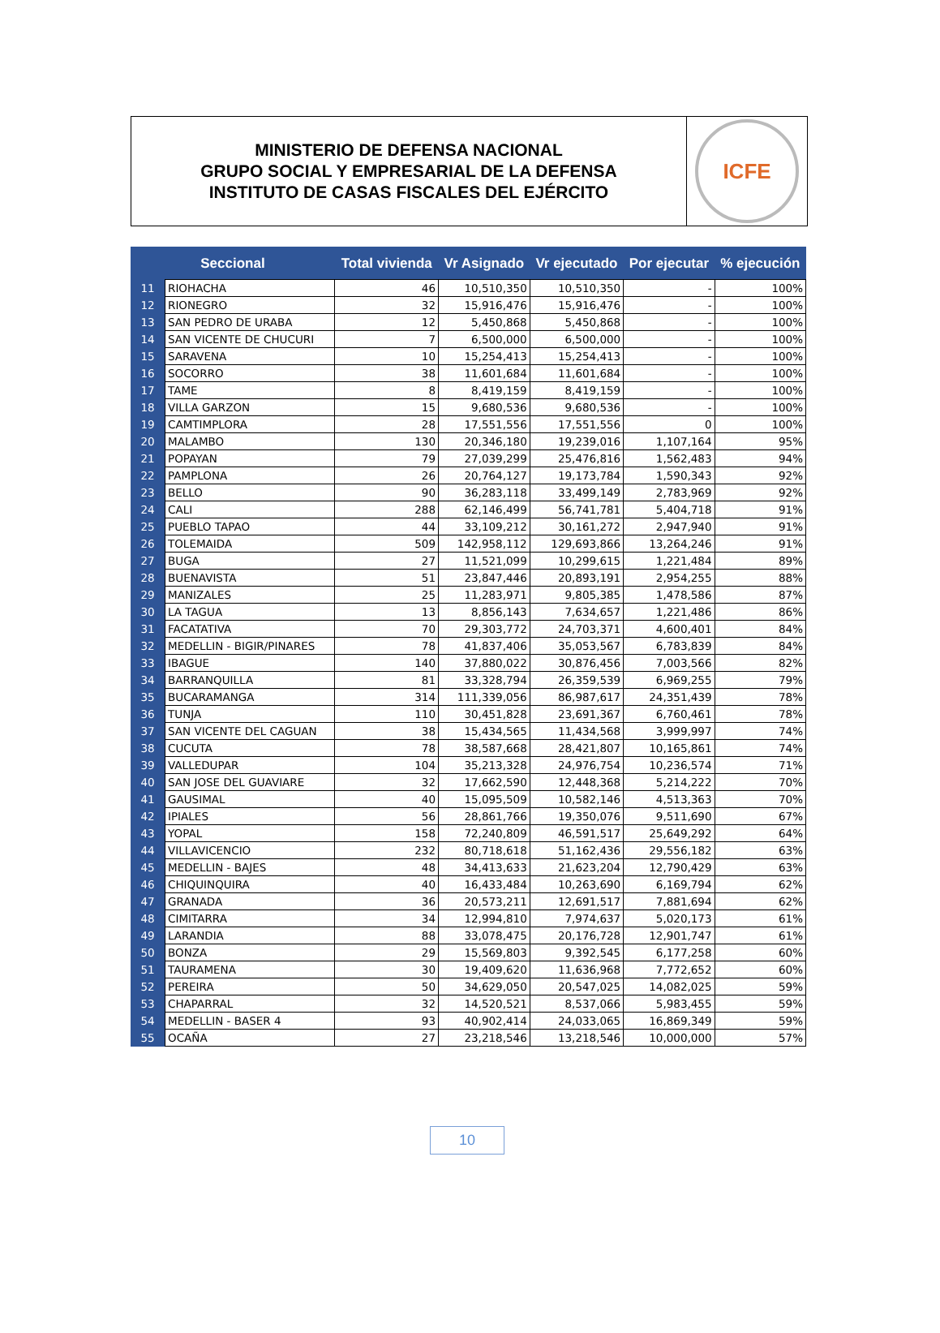MINISTERIO DE DEFENSA NACIONAL
GRUPO SOCIAL Y EMPRESARIAL DE LA DEFENSA
INSTITUTO DE CASAS FISCALES DEL EJÉRCITO
ICFE
| Seccional | | Total vivienda | Vr Asignado | Vr ejecutado | Por ejecutar | % ejecución |
| --- | --- | --- | --- | --- | --- | --- |
| 11 | RIOHACHA | 46 | 10,510,350 | 10,510,350 | - | 100% |
| 12 | RIONEGRO | 32 | 15,916,476 | 15,916,476 | - | 100% |
| 13 | SAN PEDRO DE URABA | 12 | 5,450,868 | 5,450,868 | - | 100% |
| 14 | SAN VICENTE DE CHUCURI | 7 | 6,500,000 | 6,500,000 | - | 100% |
| 15 | SARAVENA | 10 | 15,254,413 | 15,254,413 | - | 100% |
| 16 | SOCORRO | 38 | 11,601,684 | 11,601,684 | - | 100% |
| 17 | TAME | 8 | 8,419,159 | 8,419,159 | - | 100% |
| 18 | VILLA GARZON | 15 | 9,680,536 | 9,680,536 | - | 100% |
| 19 | CAMTIMPLORA | 28 | 17,551,556 | 17,551,556 | 0 | 100% |
| 20 | MALAMBO | 130 | 20,346,180 | 19,239,016 | 1,107,164 | 95% |
| 21 | POPAYAN | 79 | 27,039,299 | 25,476,816 | 1,562,483 | 94% |
| 22 | PAMPLONA | 26 | 20,764,127 | 19,173,784 | 1,590,343 | 92% |
| 23 | BELLO | 90 | 36,283,118 | 33,499,149 | 2,783,969 | 92% |
| 24 | CALI | 288 | 62,146,499 | 56,741,781 | 5,404,718 | 91% |
| 25 | PUEBLO TAPAO | 44 | 33,109,212 | 30,161,272 | 2,947,940 | 91% |
| 26 | TOLEMAIDA | 509 | 142,958,112 | 129,693,866 | 13,264,246 | 91% |
| 27 | BUGA | 27 | 11,521,099 | 10,299,615 | 1,221,484 | 89% |
| 28 | BUENAVISTA | 51 | 23,847,446 | 20,893,191 | 2,954,255 | 88% |
| 29 | MANIZALES | 25 | 11,283,971 | 9,805,385 | 1,478,586 | 87% |
| 30 | LA TAGUA | 13 | 8,856,143 | 7,634,657 | 1,221,486 | 86% |
| 31 | FACATATIVA | 70 | 29,303,772 | 24,703,371 | 4,600,401 | 84% |
| 32 | MEDELLIN - BIGIR/PINARES | 78 | 41,837,406 | 35,053,567 | 6,783,839 | 84% |
| 33 | IBAGUE | 140 | 37,880,022 | 30,876,456 | 7,003,566 | 82% |
| 34 | BARRANQUILLA | 81 | 33,328,794 | 26,359,539 | 6,969,255 | 79% |
| 35 | BUCARAMANGA | 314 | 111,339,056 | 86,987,617 | 24,351,439 | 78% |
| 36 | TUNJA | 110 | 30,451,828 | 23,691,367 | 6,760,461 | 78% |
| 37 | SAN VICENTE DEL CAGUAN | 38 | 15,434,565 | 11,434,568 | 3,999,997 | 74% |
| 38 | CUCUTA | 78 | 38,587,668 | 28,421,807 | 10,165,861 | 74% |
| 39 | VALLEDUPAR | 104 | 35,213,328 | 24,976,754 | 10,236,574 | 71% |
| 40 | SAN JOSE DEL GUAVIARE | 32 | 17,662,590 | 12,448,368 | 5,214,222 | 70% |
| 41 | GAUSIMAL | 40 | 15,095,509 | 10,582,146 | 4,513,363 | 70% |
| 42 | IPIALES | 56 | 28,861,766 | 19,350,076 | 9,511,690 | 67% |
| 43 | YOPAL | 158 | 72,240,809 | 46,591,517 | 25,649,292 | 64% |
| 44 | VILLAVICENCIO | 232 | 80,718,618 | 51,162,436 | 29,556,182 | 63% |
| 45 | MEDELLIN - BAJES | 48 | 34,413,633 | 21,623,204 | 12,790,429 | 63% |
| 46 | CHIQUINQUIRA | 40 | 16,433,484 | 10,263,690 | 6,169,794 | 62% |
| 47 | GRANADA | 36 | 20,573,211 | 12,691,517 | 7,881,694 | 62% |
| 48 | CIMITARRA | 34 | 12,994,810 | 7,974,637 | 5,020,173 | 61% |
| 49 | LARANDIA | 88 | 33,078,475 | 20,176,728 | 12,901,747 | 61% |
| 50 | BONZA | 29 | 15,569,803 | 9,392,545 | 6,177,258 | 60% |
| 51 | TAURAMENA | 30 | 19,409,620 | 11,636,968 | 7,772,652 | 60% |
| 52 | PEREIRA | 50 | 34,629,050 | 20,547,025 | 14,082,025 | 59% |
| 53 | CHAPARRAL | 32 | 14,520,521 | 8,537,066 | 5,983,455 | 59% |
| 54 | MEDELLIN - BASER 4 | 93 | 40,902,414 | 24,033,065 | 16,869,349 | 59% |
| 55 | OCAÑA | 27 | 23,218,546 | 13,218,546 | 10,000,000 | 57% |
10